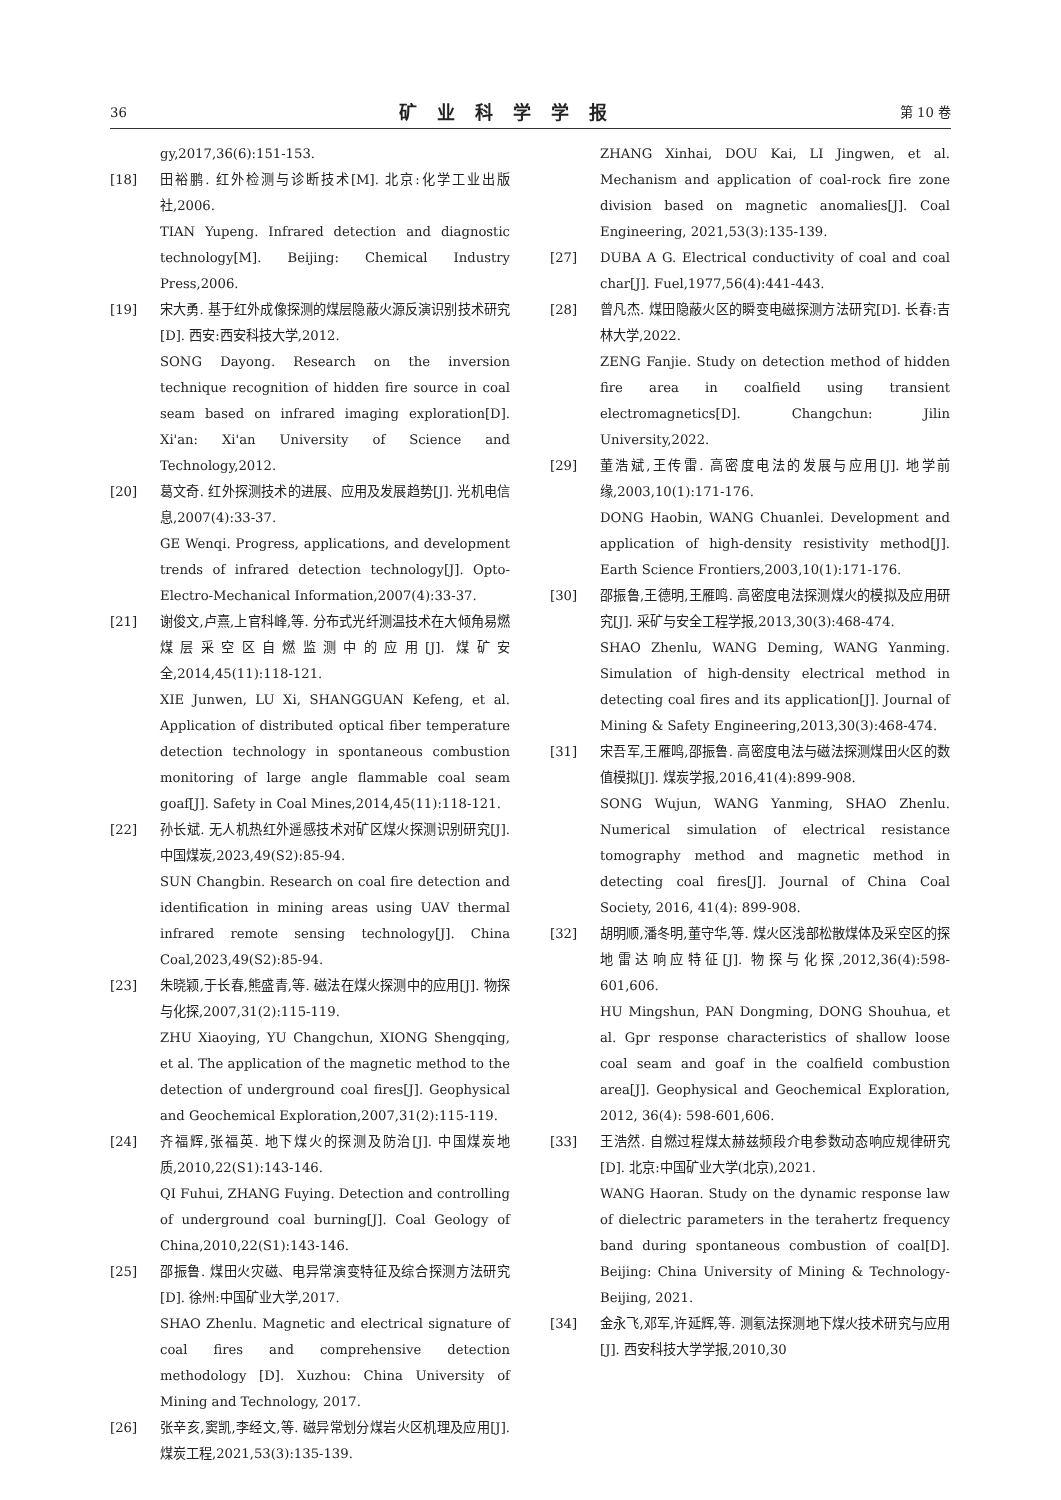36 矿业科学学报 第 10 卷
gy,2017,36(6):151-153.
[18] 田裕鹏. 红外检测与诊断技术[M]. 北京:化学工业出版社,2006.
TIAN Yupeng. Infrared detection and diagnostic technology[M]. Beijing: Chemical Industry Press,2006.
[19] 宋大勇. 基于红外成像探测的煤层隐蔽火源反演识别技术研究[D]. 西安:西安科技大学,2012.
SONG Dayong. Research on the inversion technique recognition of hidden fire source in coal seam based on infrared imaging exploration[D]. Xi'an: Xi'an University of Science and Technology,2012.
[20] 葛文奇. 红外探测技术的进展、应用及发展趋势[J]. 光机电信息,2007(4):33-37.
GE Wenqi. Progress, applications, and development trends of infrared detection technology[J]. Opto-Electro-Mechanical Information,2007(4):33-37.
[21] 谢俊文,卢熹,上官科峰,等. 分布式光纤测温技术在大倾角易燃煤层采空区自燃监测中的应用[J]. 煤矿安全,2014,45(11):118-121.
XIE Junwen, LU Xi, SHANGGUAN Kefeng, et al. Application of distributed optical fiber temperature detection technology in spontaneous combustion monitoring of large angle flammable coal seam goaf[J]. Safety in Coal Mines,2014,45(11):118-121.
[22] 孙长斌. 无人机热红外遥感技术对矿区煤火探测识别研究[J]. 中国煤炭,2023,49(S2):85-94.
SUN Changbin. Research on coal fire detection and identification in mining areas using UAV thermal infrared remote sensing technology[J]. China Coal,2023,49(S2):85-94.
[23] 朱晓颖,于长春,熊盛青,等. 磁法在煤火探测中的应用[J]. 物探与化探,2007,31(2):115-119.
ZHU Xiaoying, YU Changchun, XIONG Shengqing, et al. The application of the magnetic method to the detection of underground coal fires[J]. Geophysical and Geochemical Exploration,2007,31(2):115-119.
[24] 齐福辉,张福英. 地下煤火的探测及防治[J]. 中国煤炭地质,2010,22(S1):143-146.
QI Fuhui, ZHANG Fuying. Detection and controlling of underground coal burning[J]. Coal Geology of China,2010,22(S1):143-146.
[25] 邵振鲁. 煤田火灾磁、电异常演变特征及综合探测方法研究[D]. 徐州:中国矿业大学,2017.
SHAO Zhenlu. Magnetic and electrical signature of coal fires and comprehensive detection methodology [D]. Xuzhou: China University of Mining and Technology, 2017.
[26] 张辛亥,窦凯,李经文,等. 磁异常划分煤岩火区机理及应用[J]. 煤炭工程,2021,53(3):135-139.
ZHANG Xinhai, DOU Kai, LI Jingwen, et al. Mechanism and application of coal-rock fire zone division based on magnetic anomalies[J]. Coal Engineering, 2021,53(3):135-139.
[27] DUBA A G. Electrical conductivity of coal and coal char[J]. Fuel,1977,56(4):441-443.
[28] 曾凡杰. 煤田隐蔽火区的瞬变电磁探测方法研究[D]. 长春:吉林大学,2022.
ZENG Fanjie. Study on detection method of hidden fire area in coalfield using transient electromagnetics[D]. Changchun: Jilin University,2022.
[29] 董浩斌,王传雷. 高密度电法的发展与应用[J]. 地学前缘,2003,10(1):171-176.
DONG Haobin, WANG Chuanlei. Development and application of high-density resistivity method[J]. Earth Science Frontiers,2003,10(1):171-176.
[30] 邵振鲁,王德明,王雁鸣. 高密度电法探测煤火的模拟及应用研究[J]. 采矿与安全工程学报,2013,30(3):468-474.
SHAO Zhenlu, WANG Deming, WANG Yanming. Simulation of high-density electrical method in detecting coal fires and its application[J]. Journal of Mining & Safety Engineering,2013,30(3):468-474.
[31] 宋吾军,王雁鸣,邵振鲁. 高密度电法与磁法探测煤田火区的数值模拟[J]. 煤炭学报,2016,41(4):899-908.
SONG Wujun, WANG Yanming, SHAO Zhenlu. Numerical simulation of electrical resistance tomography method and magnetic method in detecting coal fires[J]. Journal of China Coal Society, 2016, 41(4): 899-908.
[32] 胡明顺,潘冬明,董守华,等. 煤火区浅部松散煤体及采空区的探地雷达响应特征[J]. 物探与化探,2012,36(4):598-601,606.
HU Mingshun, PAN Dongming, DONG Shouhua, et al. Gpr response characteristics of shallow loose coal seam and goaf in the coalfield combustion area[J]. Geophysical and Geochemical Exploration, 2012, 36(4): 598-601,606.
[33] 王浩然. 自燃过程煤太赫兹频段介电参数动态响应规律研究[D]. 北京:中国矿业大学(北京),2021.
WANG Haoran. Study on the dynamic response law of dielectric parameters in the terahertz frequency band during spontaneous combustion of coal[D]. Beijing: China University of Mining & Technology-Beijing, 2021.
[34] 金永飞,邓军,许延辉,等. 测氡法探测地下煤火技术研究与应用[J]. 西安科技大学学报,2010,30